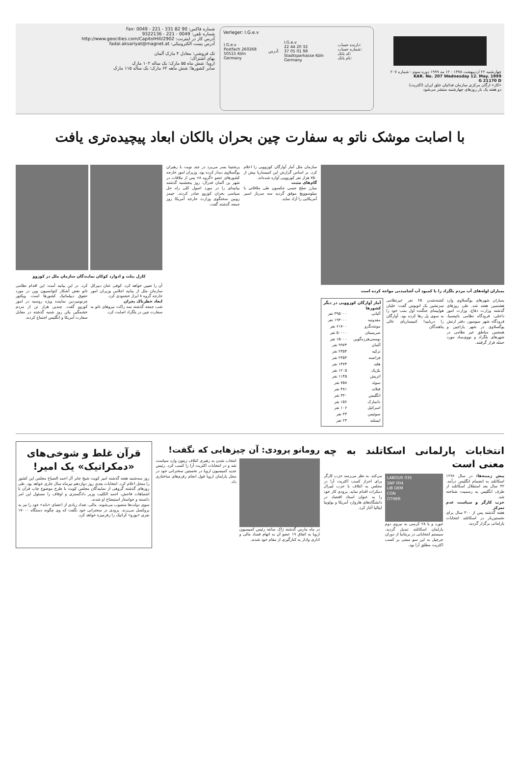چهارشنبه ۲۲ اردیبهشت ۱۳۷۸ - ۱۲ مه ۱۹۹۹ دوره سوم - شماره ۲۰۷
KAR. No. 207 Wednesday 12. May. 1999
G 21170 D
«کار» ارگان مرکزی سازمان فدائیان خلق ایران (اکثریت)
دو هفته یک بار روزهای چهارشنبه منتشر می‌شود
Verleger: I.G.e.v
| I.G.e.v Postfach 260268 50515 Köln Germany | آدرس: | I.G.e.v 22 44 20 32 37 05 01 98 Stadtsparkasse Köln Germany | دارنده حساب: شماره حساب: کد بانک: نام بانک: |
شماره فاکس: Fax: 0049 - 221 - 331 82 90
شماره تلفن: 0049 - 221 - 9322136
آدرس کار در اینترنت: http://www.geocities.com/CapitolHill/2902
آدرس پست الکترونیکی: fadai.aksariyat@magnet.at
تک فروشی: معادل ۴ مارک آلمان
بهای اشتراک:
اروپا: شش ماه ۵۵ مارک؛ یک ساله ۱۰۲ مارک
سایر کشورها: شش ماهه ۶۲ مارک؛ یک ساله ۱۱۵ مارک
با اصابت موشک ناتو به سفارت چین بحران بالکان ابعاد پیچیده‌تری یافت
بمباران لوله‌های آب مردم بلگراد را با کمبود آب آشامیدنی مواجه کرده است
بمباران شهرهای یوگسلاوی وارد هشتمین هفته شد. طی روزهای گذشته وزارت دفاع، وزارت امور داخلی، فرودگاه نظامی باتینسیا، فرودگاه شهر سومبور، دفتر ارتش یوگسلاوی در شهر پاراچین و همچنین مناطق غیر نظامی در شهرهای بلگراد و نووی‌ساد مورد حمله قرار گرفتند.
کشته‌شدن ۶۵ نفر غیرنظامی سرنشین یک اتوبوس گفت: خلبان هواپیمای جنگنده اول بمب خود را به سوی پل رها کرده بود. آوارگان را دریابید! کمیساریای عالی پناهندگان
آمار آوارگان کوزوویی در دیگر کشورها
| آلبانی | ۳۹۵۰۰۰ نفر |
| مقدونیه | ۱۹۳۰۰۰ نفر |
| مونته‌نگرو | ۶۱۷۰۰ نفر |
| صربستان | ۵۰۰۰۰ نفر |
| بوسنی‌هرزه‌گوین | ۱۵۰۰۰ نفر |
| آلمان | ۹۹۷۴ نفر |
| ترکیه | ۲۳۵۴ نفر |
| فرانسه | ۲۳۵۴ نفر |
| هلند | ۱۴۷۴ نفر |
| بلژیک | ۱۲۰۵ نفر |
| اتریش | ۱۱۴۵ نفر |
| سوئد | ۷۵۸ نفر |
| فنلاند | ۴۸۱ نفر |
| انگلیس | ۳۳۰ نفر |
| دانمارک | ۱۵۶ نفر |
| اسرائیل | ۱۰۶ نفر |
| سوئیس | ۳۳ نفر |
| ایسلند | ۲۳ نفر |
سازمان ملل آمار آوارگان کوزوویی را اعلام کرد. بر اساس گزارش این کمیساریا بیش از ۷۵۰ هزار نفر کوزوویی آواره شده‌اند.
گام‌های مثبت
مبارز صلح جسی جکسون طی ملاقاتی با میلوسوویچ موفق گردید سه سرباز اسیر آمریکایی را آزاد نماید.
پرشتینا بسر می‌برد در چند نوبت با رهبران یوگسلاوی دیدار کرده بود. وزیران امور خارجه کشورهای عضو «گروه ۸» پس از ملاقات در شهر بن آلمان فدرال، روز پنجشنبه گذشته بیانیه‌ای را در مورد اصول کلی راه حل سیاسی بحران کوزوو صادر کردند. جیمز روبین سخنگوی وزارت خارجه آمریکا روز جمعه گذشته گفت.
کارل بیلت و ادوارد کوکان نمایندگان سازمان ملل در کوزوو
آن را تعیین خواهد کرد. کوفی عنان دبیرکل سازمان ملل از بیانیه اجلاس وزیران امور خارجه گروه ۸ ابراز خشنودی کرد.
ابعاد خطرناک بحران
شب جمعه گذشته سه راکت نیروهای ناتو به سفارت چین در بلگراد اصابت کرد.
کرد. در این بیانیه آمده: این اقدام نظامی ناتو نقض آشکار کنوانسیون وین در مورد حقوق دیپلماتیک کشورها است. ویکتور چرنومیردین نماینده ویژه روسیه در امور کوزوو گفت. چندین هزار تن از مردم خشمگین پکن روز شنبه گذشته در مقابل سفارت آمریکا و انگلیس اجتماع کردند.
انتخابات پارلمانی اسکاتلند به چه معنی است
پیش زمینه‌ها: در سال ۱۲۹۶ اسکاتلند به انضمام انگلیس درآمد. ۳۲ سال بعد استقلال اسکاتلند از طرف انگلیس به رسمیت شناخته شد.
حزب کارگر و سیاست عدم تمرکز
هفته گذشته پس از ۳۰۰ سال برای نخستین‌بار در اسکاتلند انتخابات پارلمانی برگزار گردید.
LABOUR 035
SNP 004
LIB DEM
CON
OTHER
خورد و با ۲۸ کرسی به نیروی دوم پارلمان اسکاتلند تبدیل گردید. سیستم انتخاباتی در بریتانیا از دوران چرچیل به این سو مبتنی بر کسب اکثریت مطلق آرا بود.
می‌کند. به نظر می‌رسد حزب کارگر برای احراز کسب اکثریت آرا در مجلس به ائتلاف با حزب لیبرال دمکرات اقدام نماید. پرودی کار خود را به عنوان استاد اقتصاد در دانشگاه‌های هاروارد آمریکا و بولونیا ایتالیا آغاز کرد.
رومانو پرودی: آن چیزهایی که نگفت!
در ماه مارس گذشته ژاک سانته رئیس کمیسیون اروپا به اتفاق ۱۹ عضو آن به اتهام فساد مالی و اداری وادار به کنارگیری از مقام خود شدند.
انتخاب شدن به رهبری ائتلاف زیتون وارد سیاست شد و در انتخابات اکثریت آرا را کسب کرد. رئیس جدید کمیسیون اروپا در نخستین سخنرانی خود در محل پارلمان اروپا قول انجام رفرم‌های ساختاری داد.
قرآن غلط و شوخی‌های «دمکراتیک» یک امیر!
روز سه‌شنبه هفته گذشته امیر کویت شیخ جابر آل احمد الصباح مجلس این کشور را منحل اعلام کرد. انتخابات بعدی روز دوازدهم تیرماه سال جاری خواهد بود. طی روزهای گذشته گروهی از نمایندگان مجلس کویت با طرح موضوع چاپ قرآن با اشتباهات فاحش، احمد الکلیب وزیر دادگستری و اوقاف را مسئول این امر دانسته و خواستار استیضاح او شدند.
سوی دولت‌ها منصوب می‌شوند. مالی، تعداد زیادی از اعضای «باند» خود را نیز به پروکسل می‌برند. پرودی در سخنرانی خود نگفت که وی چگونه دستگاه ۱۷۰۰۰ نفری «یورو» کراتیک را رفرمیزه خواهد کرد.